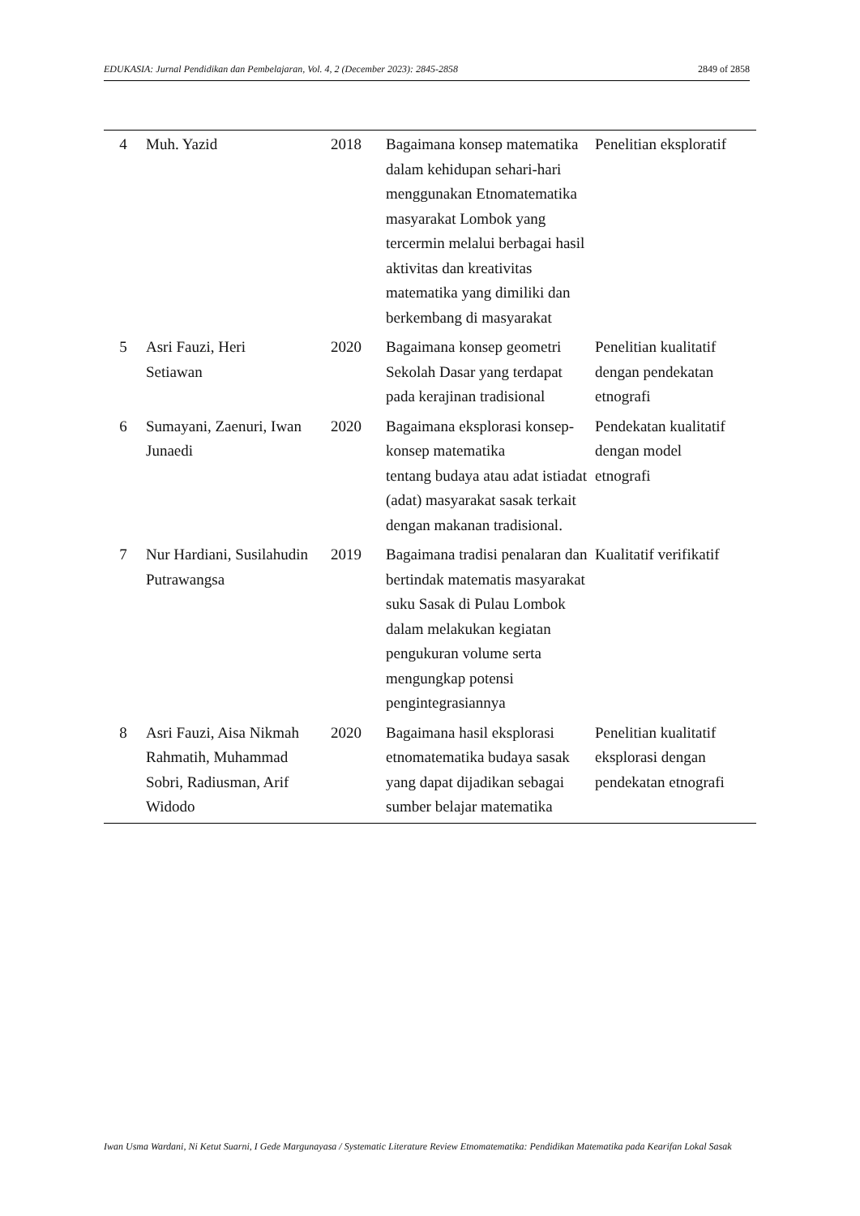EDUKASIA: Jurnal Pendidikan dan Pembelajaran, Vol. 4, 2 (December 2023): 2845-2858 2849 of 2858
| 4 | Muh. Yazid | 2018 | Bagaimana konsep matematika dalam kehidupan sehari-hari menggunakan Etnomatematika masyarakat Lombok yang tercermin melalui berbagai hasil aktivitas dan kreativitas matematika yang dimiliki dan berkembang di masyarakat | Penelitian eksploratif |
| 5 | Asri Fauzi, Heri Setiawan | 2020 | Bagaimana konsep geometri Sekolah Dasar yang terdapat pada kerajinan tradisional | Penelitian kualitatif dengan pendekatan etnografi |
| 6 | Sumayani, Zaenuri, Iwan Junaedi | 2020 | Bagaimana eksplorasi konsep-konsep matematika tentang budaya atau adat istiadat (adat) masyarakat sasak terkait dengan makanan tradisional. | Pendekatan kualitatif dengan model etnografi |
| 7 | Nur Hardiani, Susilahudin Putrawangsa | 2019 | Bagaimana tradisi penalaran dan bertindak matematis masyarakat suku Sasak di Pulau Lombok dalam melakukan kegiatan pengukuran volume serta mengungkap potensi pengintegrasiannya | Kualitatif verifikatif |
| 8 | Asri Fauzi, Aisa Nikmah Rahmatih, Muhammad Sobri, Radiusman, Arif Widodo | 2020 | Bagaimana hasil eksplorasi etnomatematika budaya sasak yang dapat dijadikan sebagai sumber belajar matematika | Penelitian kualitatif eksplorasi dengan pendekatan etnografi |
Iwan Usma Wardani, Ni Ketut Suarni, I Gede Margunayasa / Systematic Literature Review Etnomatematika: Pendidikan Matematika pada Kearifan Lokal Sasak